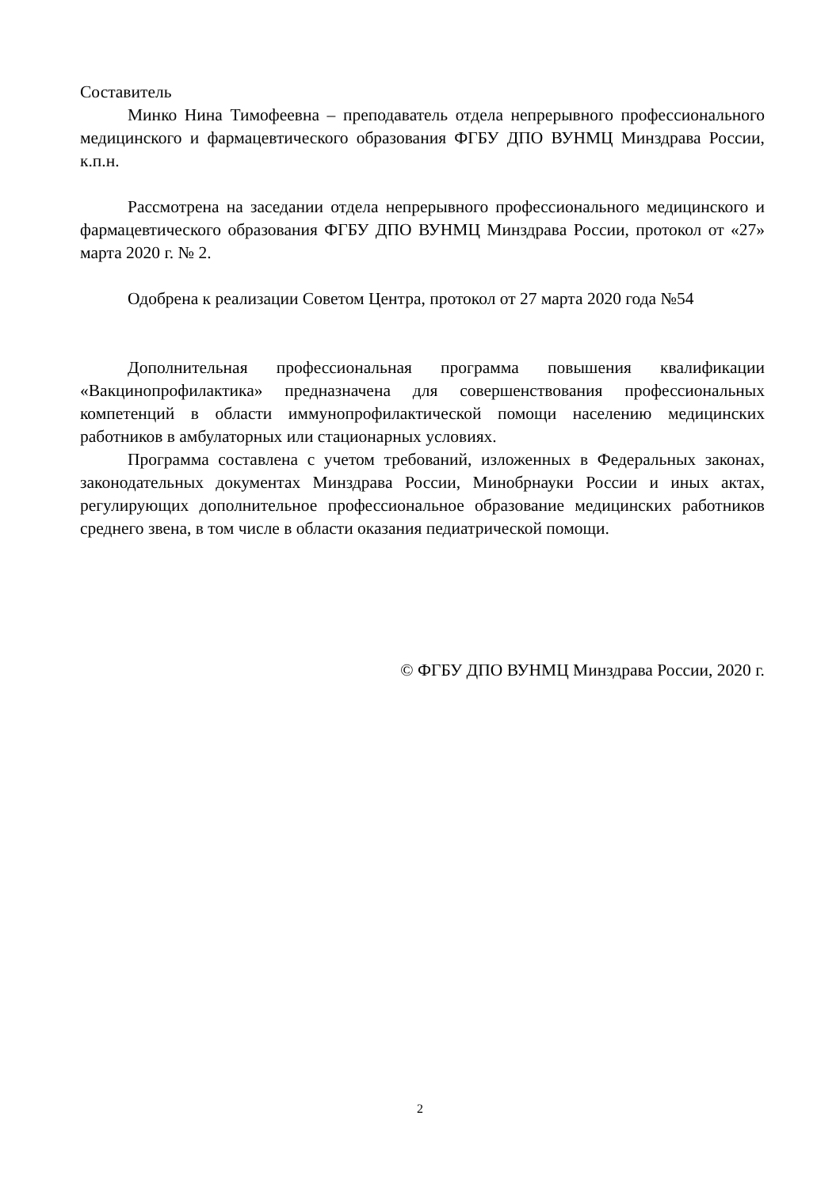Составитель
Минко Нина Тимофеевна – преподаватель отдела непрерывного профессионального медицинского и фармацевтического образования ФГБУ ДПО ВУНМЦ Минздрава России, к.п.н.
Рассмотрена на заседании отдела непрерывного профессионального медицинского и фармацевтического образования ФГБУ ДПО ВУНМЦ Минздрава России, протокол от «27» марта 2020 г. № 2.
Одобрена к реализации Советом Центра, протокол от 27 марта 2020 года №54
Дополнительная профессиональная программа повышения квалификации «Вакцинопрофилактика» предназначена для совершенствования профессиональных компетенций в области иммунопрофилактической помощи населению медицинских работников в амбулаторных или стационарных условиях.
Программа составлена с учетом требований, изложенных в Федеральных законах, законодательных документах Минздрава России, Минобрнауки России и иных актах, регулирующих дополнительное профессиональное образование медицинских работников среднего звена, в том числе в области оказания педиатрической помощи.
© ФГБУ ДПО ВУНМЦ Минздрава России, 2020 г.
2